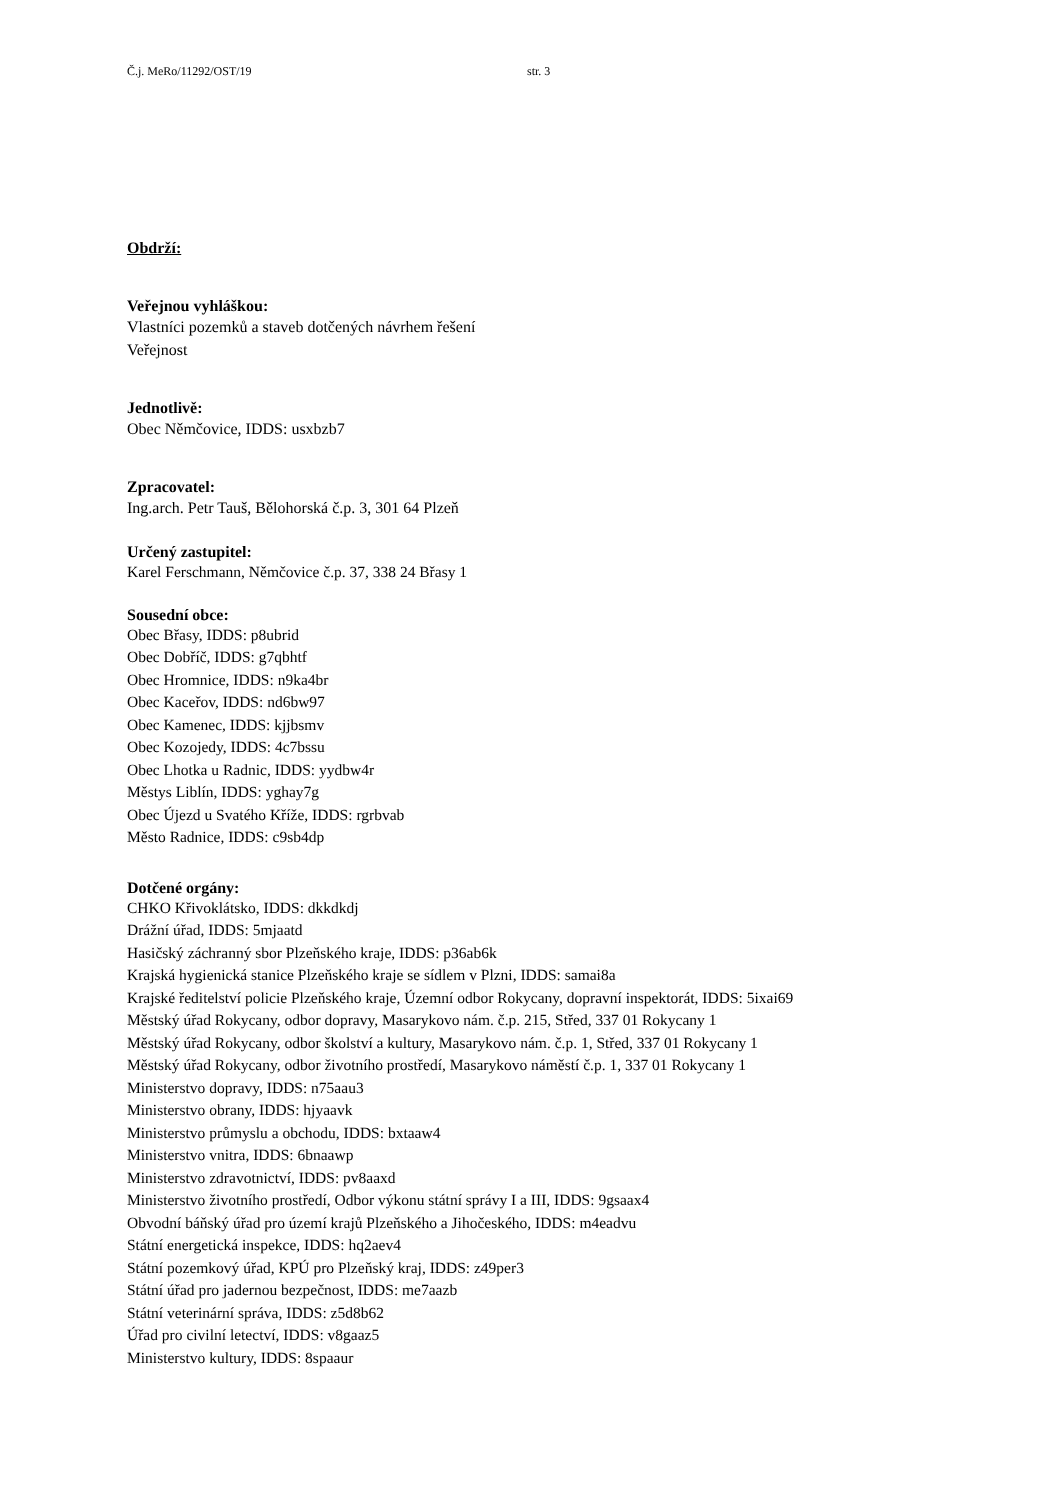Č.j. MeRo/11292/OST/19 str. 3
Obdrží:
Veřejnou vyhláškou:
Vlastníci pozemků a staveb dotčených návrhem řešení
Veřejnost
Jednotlivě:
Obec Němčovice, IDDS: usxbzb7
Zpracovatel:
Ing.arch. Petr Tauš, Bělohorská č.p. 3, 301 64 Plzeň
Určený zastupitel:
Karel Ferschmann, Němčovice č.p. 37, 338 24 Břasy 1
Sousední obce:
Obec Břasy, IDDS: p8ubrid
Obec Dobříč, IDDS: g7qbhtf
Obec Hromnice, IDDS: n9ka4br
Obec Kaceřov, IDDS: nd6bw97
Obec Kamenec, IDDS: kjjbsmv
Obec Kozojedy, IDDS: 4c7bssu
Obec Lhotka u Radnic, IDDS: yydbw4r
Městys Liblín, IDDS: yghay7g
Obec Újezd u Svatého Kříže, IDDS: rgrbvab
Město Radnice, IDDS: c9sb4dp
Dotčené orgány:
CHKO Křivoklátsko, IDDS: dkkdkdj
Drážní úřad, IDDS: 5mjaatd
Hasičský záchranný sbor Plzeňského kraje, IDDS: p36ab6k
Krajská hygienická stanice Plzeňského kraje se sídlem v Plzni, IDDS: samai8a
Krajské ředitelství policie Plzeňského kraje, Územní odbor Rokycany, dopravní inspektorát, IDDS: 5ixai69
Městský úřad Rokycany, odbor dopravy, Masarykovo nám. č.p. 215, Střed, 337 01 Rokycany 1
Městský úřad Rokycany, odbor školství a kultury, Masarykovo nám. č.p. 1, Střed, 337 01 Rokycany 1
Městský úřad Rokycany, odbor životního prostředí, Masarykovo náměstí č.p. 1, 337 01 Rokycany 1
Ministerstvo dopravy, IDDS: n75aau3
Ministerstvo obrany, IDDS: hjyaavk
Ministerstvo průmyslu a obchodu, IDDS: bxtaaw4
Ministerstvo vnitra, IDDS: 6bnaawp
Ministerstvo zdravotnictví, IDDS: pv8aaxd
Ministerstvo životního prostředí, Odbor výkonu státní správy I a III, IDDS: 9gsaax4
Obvodní báňský úřad pro území krajů Plzeňského a Jihočeského, IDDS: m4eadvu
Státní energetická inspekce, IDDS: hq2aev4
Státní pozemkový úřad, KPÚ pro Plzeňský kraj, IDDS: z49per3
Státní úřad pro jadernou bezpečnost, IDDS: me7aazb
Státní veterinární správa, IDDS: z5d8b62
Úřad pro civilní letectví, IDDS: v8gaaz5
Ministerstvo kultury, IDDS: 8spaaur